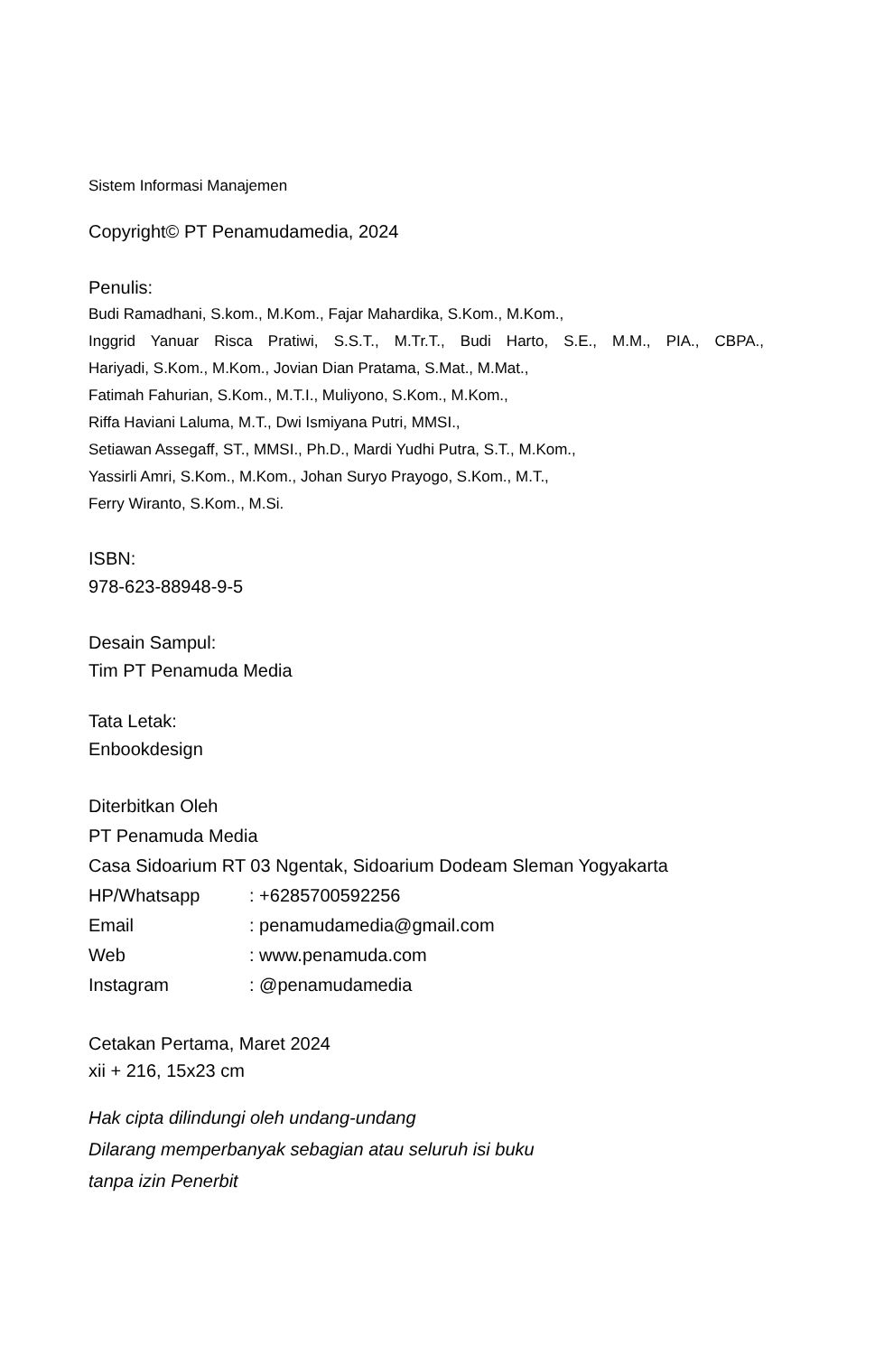Sistem Informasi Manajemen
Copyright© PT Penamudamedia, 2024
Penulis:
Budi Ramadhani, S.kom., M.Kom., Fajar Mahardika, S.Kom., M.Kom.,
Inggrid Yanuar Risca Pratiwi, S.S.T., M.Tr.T., Budi Harto, S.E., M.M., PIA., CBPA.,
Hariyadi, S.Kom., M.Kom., Jovian Dian Pratama, S.Mat., M.Mat.,
Fatimah Fahurian, S.Kom., M.T.I., Muliyono, S.Kom., M.Kom.,
Riffa Haviani Laluma, M.T., Dwi Ismiyana Putri, MMSI.,
Setiawan Assegaff, ST., MMSI., Ph.D., Mardi Yudhi Putra, S.T., M.Kom.,
Yassirli Amri, S.Kom., M.Kom., Johan Suryo Prayogo, S.Kom., M.T.,
Ferry Wiranto, S.Kom., M.Si.
ISBN:
978-623-88948-9-5
Desain Sampul:
Tim PT Penamuda Media
Tata Letak:
Enbookdesign
Diterbitkan Oleh
PT Penamuda Media
Casa Sidoarium RT 03 Ngentak, Sidoarium Dodeam Sleman Yogyakarta
HP/Whatsapp : +6285700592256
Email : penamudamedia@gmail.com
Web : www.penamuda.com
Instagram : @penamudamedia
Cetakan Pertama, Maret 2024
xii + 216, 15x23 cm
Hak cipta dilindungi oleh undang-undang
Dilarang memperbanyak sebagian atau seluruh isi buku
tanpa izin Penerbit